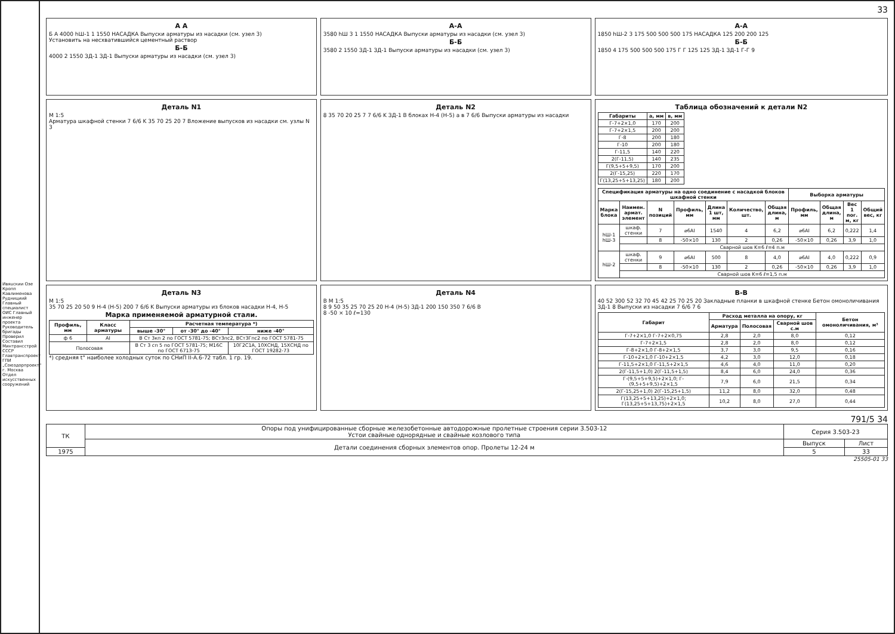Ивяuскии Озе Кропп Кавлименова Руднициий
Главный специалист ОИС Главный инженер проекта Руководитель бригады Проверил Составил
Минтрансстрой СССР Главтрансnроект ГПИ „Союздорпроект" г. Москва Отдел искусственных сооружений
33
А А
Б А 4000 hШ-1 1 1550 НАСАДКА Выпуски арматуры из насадки (см. узел 3)
Установить на несхватившийся цементный раствор
Б-Б
4000 2 1550 ЗД-1 ЗД-1 Выпуски арматуры из насадки (см. узел 3)
А-А
3580 hШ 3 1 1550 НАСАДКА Выпуски арматуры из насадки (см. узел 3)
Б-Б
3580 2 1550 ЗД-1 ЗД-1 Выпуски арматуры из насадки (см. узел 3)
А-А
1850 hШ-2 3 175 500 500 500 175 НАСАДКА 125 200 200 125
Б-Б
1850 4 175 500 500 500 175 Г Г 125 125 ЗД-1 ЗД-1 Г-Г 9
Деталь N1
М 1:5
Арматура шкафной стенки 7 6/6 K 35 70 25 20 7 Вложение выпусков из насадки см. узлы N 3
Деталь N2
8 35 70 20 25 7 7 6/6 K ЗД-1 В блоках Н-4 (Н-5) а в 7 6/6 Выпуски арматуры из насадки
Таблица обозначений к детали N2
| Габариты | а, мм | в, мм |
| --- | --- | --- |
| Г-7+2×1,0 | 170 | 200 |
| Г-7+2×1,5 | 200 | 200 |
| Г-8 | 200 | 180 |
| Г-10 | 200 | 180 |
| Г-11,5 | 140 | 220 |
| 2(Г-11,5) | 140 | 235 |
| Г(9,5+5+9,5) | 170 | 200 |
| 2(Г-15,25) | 220 | 170 |
| Г(13,25+5+13,25) | 180 | 200 |
| Спецификация арматуры на одно соединение с насадкой блоков шкафной стенки | | | | | | | Выборка арматуры | | | |
| --- | --- | --- | --- | --- | --- | --- | --- | --- | --- | --- |
| Марка блока | Наимен. армат. элемент | N позиций | Профиль, мм | Длина 1 шт, мм | Количество, шт. | Общая длина, м | Профиль, мм | Общая длина, м | Вес 1 пог. м, кг | Общий вес, кг |
| hШ-1 hШ-3 | шкаф. стенки | 7 | ⌀6АI | 1540 | 4 | 6,2 | ⌀6АI | 6,2 | 0,222 | 1,4 |
| | | 8 | -50×10 | 130 | 2 | 0,26 | -50×10 | 0,26 | 3,9 | 1,0 |
| | Сварной шов K=6 ℓ=4 п.м | | | | | | | | | |
| hШ-2 | шкаф. стенки | 9 | ⌀6АI | 500 | 8 | 4,0 | ⌀6АI | 4,0 | 0,222 | 0,9 |
| | | 8 | -50×10 | 130 | 2 | 0,26 | -50×10 | 0,26 | 3,9 | 1,0 |
| | Сварной шов K=6 ℓ=1,5 п.м | | | | | | | | | |
Деталь N3
М 1:5
35 70 25 20 50 9 Н-4 (Н-5) 200 7 6/6 K Выпуски арматуры из блоков насадки Н-4, Н-5
Марка применяемой арматурной стали.
| Профиль, мм | Класс арматуры | Расчетная температура *) | | |
| --- | --- | --- | --- | --- |
| | | выше -30° | от -30° до -40° | ниже -40° |
| ф 6 | АI | В Ст 3кп 2 по ГОСТ 5781-75; ВСт3пс2, ВСт3Гпс2 по ГОСТ 5781-75 | | |
| Полосовая | | В Ст 3 сп 5 по ГОСТ 5781-75; М16С по ГОСТ 6713-75 | | 10Г2С1А, 10ХСНД, 15ХСНД по ГОСТ 19282-73 |
*) средняя t° наиболее холодных суток по СНиП II-А.6-72 табл. 1 гр. 19.
Деталь N4
В М 1:5
8 9 50 35 25 70 25 20 Н-4 (Н-5) ЗД-1 200 150 350 7 6/6 В
8 -50 × 10 ℓ=130
В-В
40 52 300 52 32 70 45 42 25 70 25 20 Закладные планки в шкафной стенке Бетон омоноличивания ЗД-1 8 Выпуски из насадки 7 6/6 7 6
| Габарит | Расход металла на опору, кг | | | Бетон омоноличивания, м³ |
| --- | --- | --- | --- | --- |
| | Арматура | Полосовая | Сварной шов с.м | |
| Г-7+2×1,0 Г-7+2×0,75 | 2,8 | 2,0 | 8,0 | 0,12 |
| Г-7+2×1,5 | 2,8 | 2,0 | 8,0 | 0,12 |
| Г-8+2×1,0 Г-8+2×1,5 | 3,7 | 3,0 | 9,5 | 0,16 |
| Г-10+2×1,0 Г-10+2×1,5 | 4,2 | 3,0 | 12,0 | 0,18 |
| Г-11,5+2×1,0 Г-11,5+2×1,5 | 4,6 | 4,0 | 11,0 | 0,20 |
| 2(Г-11,5+1,0) 2(Г-11,5+1,5) | 8,4 | 6,0 | 24,0 | 0,36 |
| Г-(9,5+5+9,5)+2×1,0; Г-(9,5+5+9,5)+2×1,5 | 7,9 | 6,0 | 21,5 | 0,34 |
| 2(Г-15,25+1,0) 2(Г-15,25+1,5) | 11,2 | 8,0 | 32,0 | 0,48 |
| Г(13,25+5+13,25)+2×1,0; Г(13,25+5+13,75)+2×1,5 | 10,2 | 8,0 | 27,0 | 0,44 |
791/5 34
| ТК | Опоры под унифицированные сборные железобетонные автодорожные пролетные строения серии 3.503-12 Устои свайные однорядные и свайные козлового типа | Серия 3.503-23 | |
| | Детали соединения сборных элементов опор. Пролеты 12-24 м | Выпуск | Лист |
| 1975 | | 5 | 33 |
25505-01 33